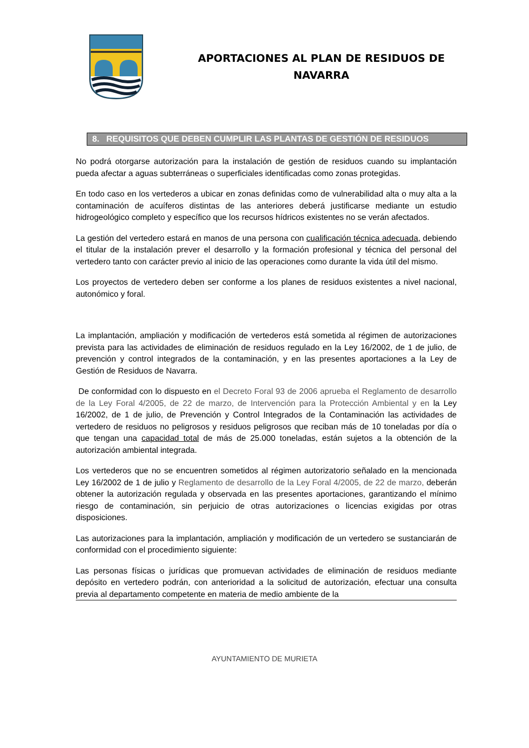APORTACIONES AL PLAN DE RESIDUOS DE
NAVARRA
8. REQUISITOS QUE DEBEN CUMPLIR LAS PLANTAS DE GESTIÓN DE RESIDUOS
No podrá otorgarse autorización para la instalación de gestión de residuos cuando su implantación pueda afectar a aguas subterráneas o superficiales identificadas como zonas protegidas.
En todo caso en los vertederos a ubicar en zonas definidas como de vulnerabilidad alta o muy alta a la contaminación de acuíferos distintas de las anteriores deberá justificarse mediante un estudio hidrogeológico completo y específico que los recursos hídricos existentes no se verán afectados.
La gestión del vertedero estará en manos de una persona con cualificación técnica adecuada, debiendo el titular de la instalación prever el desarrollo y la formación profesional y técnica del personal del vertedero tanto con carácter previo al inicio de las operaciones como durante la vida útil del mismo.
Los proyectos de vertedero deben ser conforme a los planes de residuos existentes a nivel nacional, autonómico y foral.
La implantación, ampliación y modificación de vertederos está sometida al régimen de autorizaciones prevista para las actividades de eliminación de residuos regulado en la Ley 16/2002, de 1 de julio, de prevención y control integrados de la contaminación, y en las presentes aportaciones a la Ley de Gestión de Residuos de Navarra.
De conformidad con lo dispuesto en el Decreto Foral 93 de 2006 aprueba el Reglamento de desarrollo de la Ley Foral 4/2005, de 22 de marzo, de Intervención para la Protección Ambiental y en la Ley 16/2002, de 1 de julio, de Prevención y Control Integrados de la Contaminación las actividades de vertedero de residuos no peligrosos y residuos peligrosos que reciban más de 10 toneladas por día o que tengan una capacidad total de más de 25.000 toneladas, están sujetos a la obtención de la autorización ambiental integrada.
Los vertederos que no se encuentren sometidos al régimen autorizatorio señalado en la mencionada Ley 16/2002 de 1 de julio y Reglamento de desarrollo de la Ley Foral 4/2005, de 22 de marzo, deberán obtener la autorización regulada y observada en las presentes aportaciones, garantizando el mínimo riesgo de contaminación, sin perjuicio de otras autorizaciones o licencias exigidas por otras disposiciones.
Las autorizaciones para la implantación, ampliación y modificación de un vertedero se sustanciarán de conformidad con el procedimiento siguiente:
Las personas físicas o jurídicas que promuevan actividades de eliminación de residuos mediante depósito en vertedero podrán, con anterioridad a la solicitud de autorización, efectuar una consulta previa al departamento competente en materia de medio ambiente de la
AYUNTAMIENTO DE MURIETA